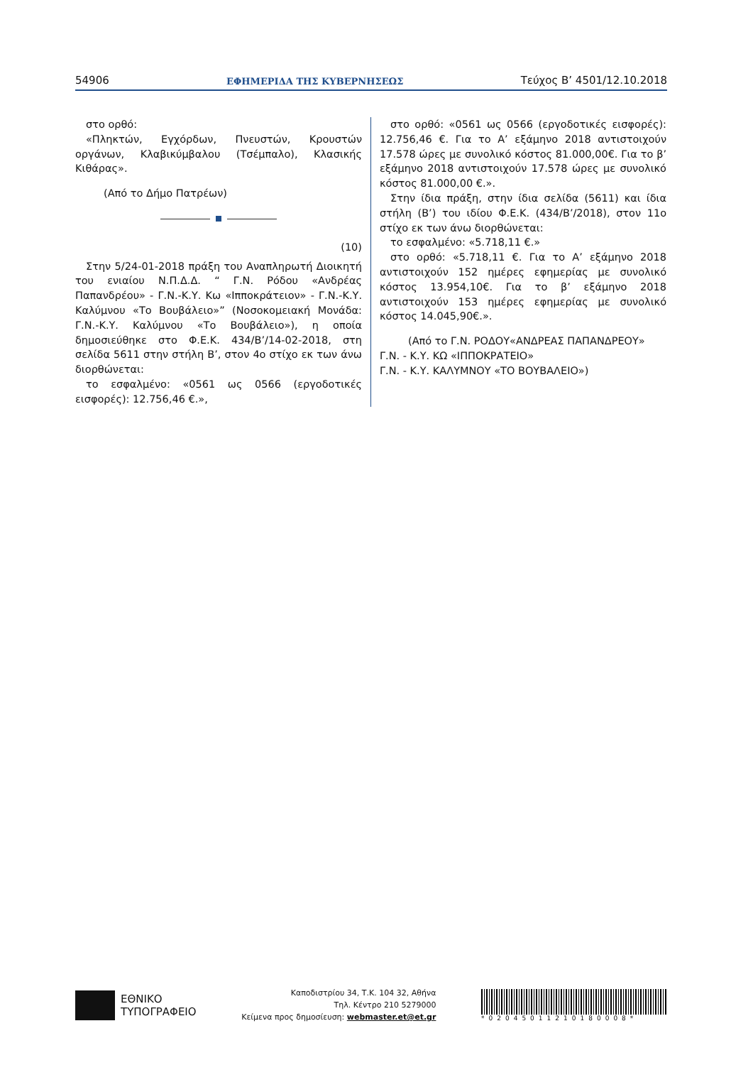54906 ΕΦΗΜΕΡΙΔΑ ΤΗΣ ΚΥΒΕΡΝΗΣΕΩΣ Τεύχος Β’ 4501/12.10.2018
στο ορθό:
«Πληκτών, Εγχόρδων, Πνευστών, Κρουστών οργάνων, Κλαβικύμβαλου (Τσέμπαλο), Κλασικής Κιθάρας».
(Από το Δήμο Πατρέων)
(10)
Στην 5/24-01-2018 πράξη του Αναπληρωτή Διοικητή του ενιαίου Ν.Π.Δ.Δ. “ Γ.Ν. Ρόδου «Ανδρέας Παπανδρέου» - Γ.Ν.-Κ.Υ. Κω «Ιπποκράτειον» - Γ.Ν.-Κ.Υ. Καλύμνου «Το Βουβάλειο»” (Νοσοκομειακή Μονάδα: Γ.Ν.-Κ.Υ. Καλύμνου «Το Βουβάλειο»), η οποία δημοσιεύθηκε στο Φ.Ε.Κ. 434/Β’/14-02-2018, στη σελίδα 5611 στην στήλη Β’, στον 4ο στίχο εκ των άνω διορθώνεται:
το εσφαλμένο: «0561 ως 0566 (εργοδοτικές εισφορές): 12.756,46 €.»,
στο ορθό: «0561 ως 0566 (εργοδοτικές εισφορές): 12.756,46 €. Για το Α’ εξάμηνο 2018 αντιστοιχούν 17.578 ώρες με συνολικό κόστος 81.000,00€. Για το β’ εξάμηνο 2018 αντιστοιχούν 17.578 ώρες με συνολικό κόστος 81.000,00 €.».
Στην ίδια πράξη, στην ίδια σελίδα (5611) και ίδια στήλη (Β’) του ιδίου Φ.Ε.Κ. (434/Β’/2018), στον 11ο στίχο εκ των άνω διορθώνεται:
το εσφαλμένο: «5.718,11 €.»
στο ορθό: «5.718,11 €. Για το Α’ εξάμηνο 2018 αντιστοιχούν 152 ημέρες εφημερίας με συνολικό κόστος 13.954,10€. Για το β’ εξάμηνο 2018 αντιστοιχούν 153 ημέρες εφημερίας με συνολικό κόστος 14.045,90€.».
(Από το Γ.Ν. ΡΟΔΟΥ«ΑΝΔΡΕΑΣ ΠΑΠΑΝΔΡΕΟΥ»
Γ.Ν. - Κ.Υ. ΚΩ «ΙΠΠΟΚΡΑΤΕΙΟ»
Γ.Ν. - Κ.Υ. ΚΑΛΥΜΝΟΥ «ΤΟ ΒΟΥΒΑΛΕΙΟ»)
ΕΘΝΙΚΟ
ΤΥΠΟΓΡΑΦΕΙΟ
Καποδιστρίου 34, Τ.Κ. 104 32, Αθήνα
Τηλ. Κέντρο 210 5279000
Κείμενα προς δημοσίευση: webmaster.et@et.gr
*02045011210180008*